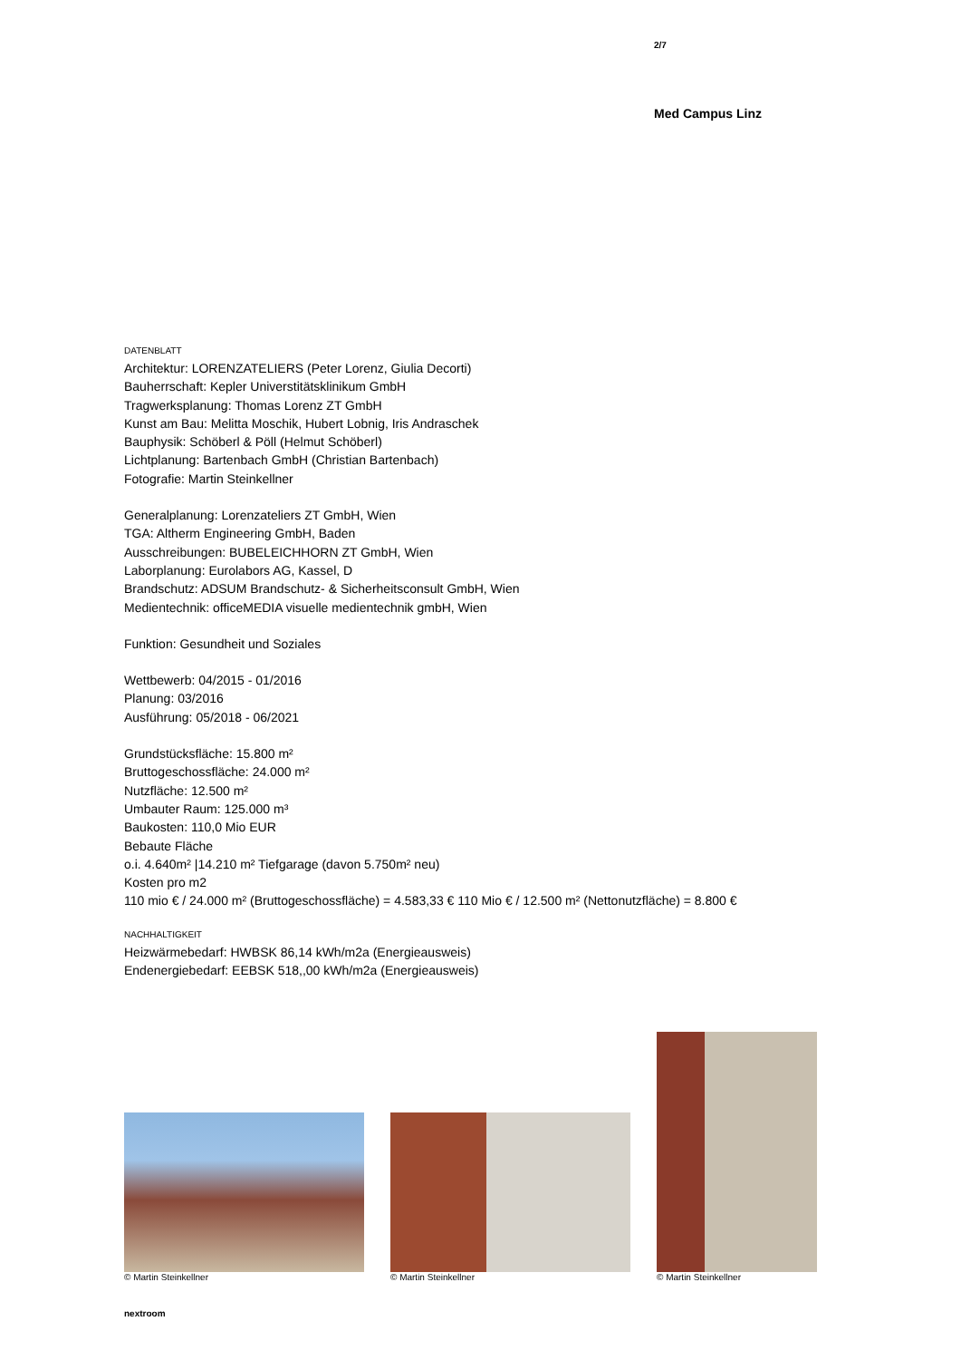2/7
Med Campus Linz
DATENBLATT
Architektur: LORENZATELIERS (Peter Lorenz, Giulia Decorti)
Bauherrschaft: Kepler Universtitätsklinikum GmbH
Tragwerksplanung: Thomas Lorenz ZT GmbH
Kunst am Bau: Melitta Moschik, Hubert Lobnig, Iris Andraschek
Bauphysik: Schöberl & Pöll (Helmut Schöberl)
Lichtplanung: Bartenbach GmbH (Christian Bartenbach)
Fotografie: Martin Steinkellner
Generalplanung: Lorenzateliers ZT GmbH, Wien
TGA: Altherm Engineering GmbH, Baden
Ausschreibungen: BUBELEICHHORN ZT GmbH, Wien
Laborplanung: Eurolabors AG, Kassel, D
Brandschutz: ADSUM Brandschutz- & Sicherheitsconsult GmbH, Wien
Medientechnik: officeMEDIA visuelle medientechnik gmbH, Wien
Funktion: Gesundheit und Soziales
Wettbewerb: 04/2015 - 01/2016
Planung: 03/2016
Ausführung: 05/2018 - 06/2021
Grundstücksfläche: 15.800 m²
Bruttogeschossfläche: 24.000 m²
Nutzfläche: 12.500 m²
Umbauter Raum: 125.000 m³
Baukosten: 110,0 Mio EUR
Bebaute Fläche
o.i. 4.640m² |14.210 m² Tiefgarage (davon 5.750m² neu)
Kosten pro m2
110 mio € / 24.000 m² (Bruttogeschossfläche) = 4.583,33 € 110 Mio € / 12.500 m² (Nettonutzfläche) = 8.800 €
NACHHALTIGKEIT
Heizwärmebedarf: HWBSK 86,14 kWh/m2a (Energieausweis)
Endenergiebedarf: EEBSK 518,,00 kWh/m2a (Energieausweis)
© Martin Steinkellner
© Martin Steinkellner
© Martin Steinkellner
nextroom